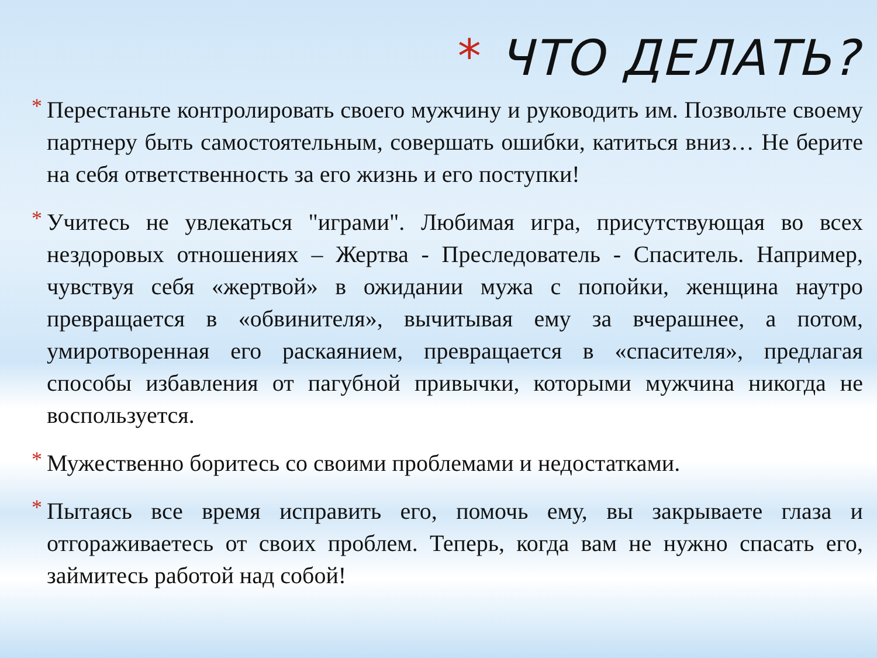* ЧТО ДЕЛАТЬ?
* Перестаньте контролировать своего мужчину и руководить им. Позвольте своему партнеру быть самостоятельным, совершать ошибки, катиться вниз… Не берите на себя ответственность за его жизнь и его поступки!
* Учитесь не увлекаться "играми". Любимая игра, присутствующая во всех нездоровых отношениях – Жертва - Преследователь - Спаситель. Например, чувствуя себя «жертвой» в ожидании мужа с попойки, женщина наутро превращается в «обвинителя», вычитывая ему за вчерашнее, а потом, умиротворенная его раскаянием, превращается в «спасителя», предлагая способы избавления от пагубной привычки, которыми мужчина никогда не воспользуется.
* Мужественно боритесь со своими проблемами и недостатками.
* Пытаясь все время исправить его, помочь ему, вы закрываете глаза и отгораживаетесь от своих проблем. Теперь, когда вам не нужно спасать его, займитесь работой над собой!